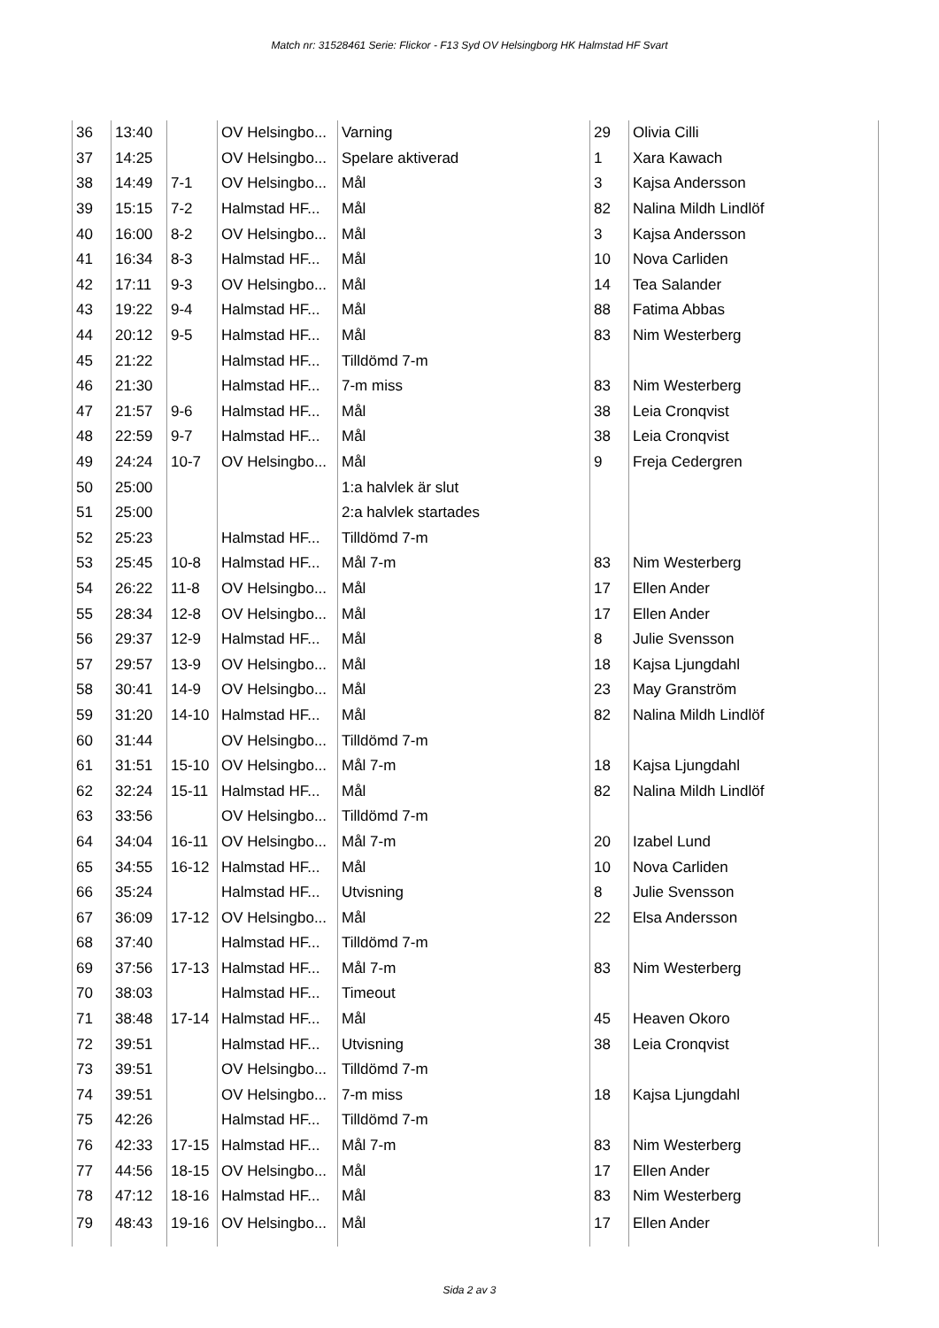Match nr: 31528461 Serie: Flickor - F13 Syd OV Helsingborg HK Halmstad HF Svart
| 36 | 13:40 | | OV Helsingbo... | Varning | 29 | Olivia Cilli |
| 37 | 14:25 | | OV Helsingbo... | Spelare aktiverad | 1 | Xara Kawach |
| 38 | 14:49 | 7-1 | OV Helsingbo... | Mål | 3 | Kajsa Andersson |
| 39 | 15:15 | 7-2 | Halmstad HF... | Mål | 82 | Nalina Mildh Lindlöf |
| 40 | 16:00 | 8-2 | OV Helsingbo... | Mål | 3 | Kajsa Andersson |
| 41 | 16:34 | 8-3 | Halmstad HF... | Mål | 10 | Nova Carliden |
| 42 | 17:11 | 9-3 | OV Helsingbo... | Mål | 14 | Tea Salander |
| 43 | 19:22 | 9-4 | Halmstad HF... | Mål | 88 | Fatima Abbas |
| 44 | 20:12 | 9-5 | Halmstad HF... | Mål | 83 | Nim Westerberg |
| 45 | 21:22 | | Halmstad HF... | Tilldömd 7-m | | |
| 46 | 21:30 | | Halmstad HF... | 7-m miss | 83 | Nim Westerberg |
| 47 | 21:57 | 9-6 | Halmstad HF... | Mål | 38 | Leia Cronqvist |
| 48 | 22:59 | 9-7 | Halmstad HF... | Mål | 38 | Leia Cronqvist |
| 49 | 24:24 | 10-7 | OV Helsingbo... | Mål | 9 | Freja Cedergren |
| 50 | 25:00 | | | 1:a halvlek är slut | | |
| 51 | 25:00 | | | 2:a halvlek startades | | |
| 52 | 25:23 | | Halmstad HF... | Tilldömd 7-m | | |
| 53 | 25:45 | 10-8 | Halmstad HF... | Mål 7-m | 83 | Nim Westerberg |
| 54 | 26:22 | 11-8 | OV Helsingbo... | Mål | 17 | Ellen Ander |
| 55 | 28:34 | 12-8 | OV Helsingbo... | Mål | 17 | Ellen Ander |
| 56 | 29:37 | 12-9 | Halmstad HF... | Mål | 8 | Julie Svensson |
| 57 | 29:57 | 13-9 | OV Helsingbo... | Mål | 18 | Kajsa Ljungdahl |
| 58 | 30:41 | 14-9 | OV Helsingbo... | Mål | 23 | May Granström |
| 59 | 31:20 | 14-10 | Halmstad HF... | Mål | 82 | Nalina Mildh Lindlöf |
| 60 | 31:44 | | OV Helsingbo... | Tilldömd 7-m | | |
| 61 | 31:51 | 15-10 | OV Helsingbo... | Mål 7-m | 18 | Kajsa Ljungdahl |
| 62 | 32:24 | 15-11 | Halmstad HF... | Mål | 82 | Nalina Mildh Lindlöf |
| 63 | 33:56 | | OV Helsingbo... | Tilldömd 7-m | | |
| 64 | 34:04 | 16-11 | OV Helsingbo... | Mål 7-m | 20 | Izabel Lund |
| 65 | 34:55 | 16-12 | Halmstad HF... | Mål | 10 | Nova Carliden |
| 66 | 35:24 | | Halmstad HF... | Utvisning | 8 | Julie Svensson |
| 67 | 36:09 | 17-12 | OV Helsingbo... | Mål | 22 | Elsa Andersson |
| 68 | 37:40 | | Halmstad HF... | Tilldömd 7-m | | |
| 69 | 37:56 | 17-13 | Halmstad HF... | Mål 7-m | 83 | Nim Westerberg |
| 70 | 38:03 | | Halmstad HF... | Timeout | | |
| 71 | 38:48 | 17-14 | Halmstad HF... | Mål | 45 | Heaven Okoro |
| 72 | 39:51 | | Halmstad HF... | Utvisning | 38 | Leia Cronqvist |
| 73 | 39:51 | | OV Helsingbo... | Tilldömd 7-m | | |
| 74 | 39:51 | | OV Helsingbo... | 7-m miss | 18 | Kajsa Ljungdahl |
| 75 | 42:26 | | Halmstad HF... | Tilldömd 7-m | | |
| 76 | 42:33 | 17-15 | Halmstad HF... | Mål 7-m | 83 | Nim Westerberg |
| 77 | 44:56 | 18-15 | OV Helsingbo... | Mål | 17 | Ellen Ander |
| 78 | 47:12 | 18-16 | Halmstad HF... | Mål | 83 | Nim Westerberg |
| 79 | 48:43 | 19-16 | OV Helsingbo... | Mål | 17 | Ellen Ander |
Sida 2 av 3